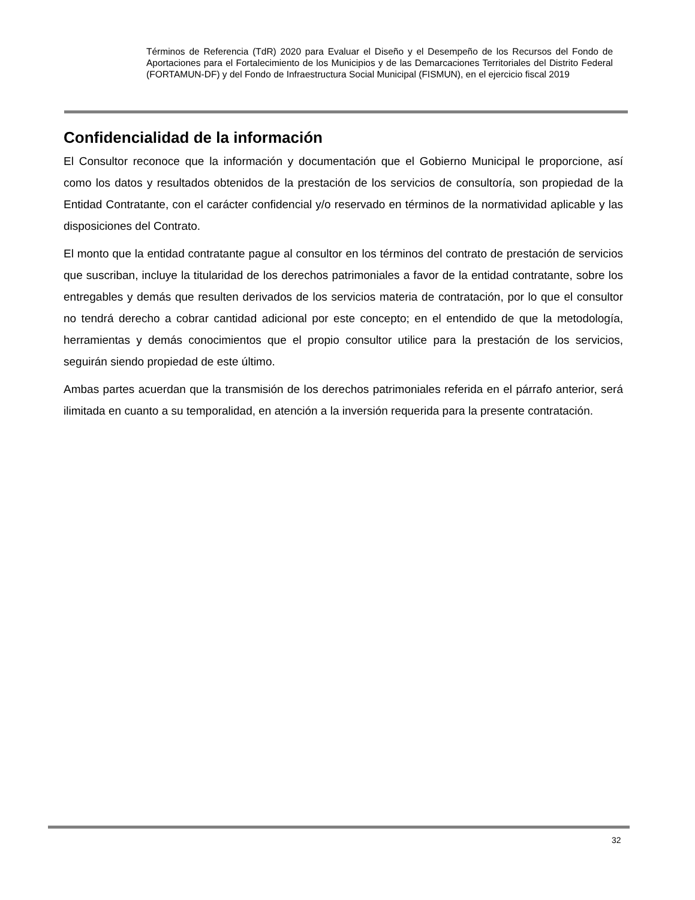Términos de Referencia (TdR) 2020 para Evaluar el Diseño y el Desempeño de los Recursos del Fondo de Aportaciones para el Fortalecimiento de los Municipios y de las Demarcaciones Territoriales del Distrito Federal (FORTAMUN-DF) y del Fondo de Infraestructura Social Municipal (FISMUN), en el ejercicio fiscal 2019
Confidencialidad de la información
El Consultor reconoce que la información y documentación que el Gobierno Municipal le proporcione, así como los datos y resultados obtenidos de la prestación de los servicios de consultoría, son propiedad de la Entidad Contratante, con el carácter confidencial y/o reservado en términos de la normatividad aplicable y las disposiciones del Contrato.
El monto que la entidad contratante pague al consultor en los términos del contrato de prestación de servicios que suscriban, incluye la titularidad de los derechos patrimoniales a favor de la entidad contratante, sobre los entregables y demás que resulten derivados de los servicios materia de contratación, por lo que el consultor no tendrá derecho a cobrar cantidad adicional por este concepto; en el entendido de que la metodología, herramientas y demás conocimientos que el propio consultor utilice para la prestación de los servicios, seguirán siendo propiedad de este último.
Ambas partes acuerdan que la transmisión de los derechos patrimoniales referida en el párrafo anterior, será ilimitada en cuanto a su temporalidad, en atención a la inversión requerida para la presente contratación.
32